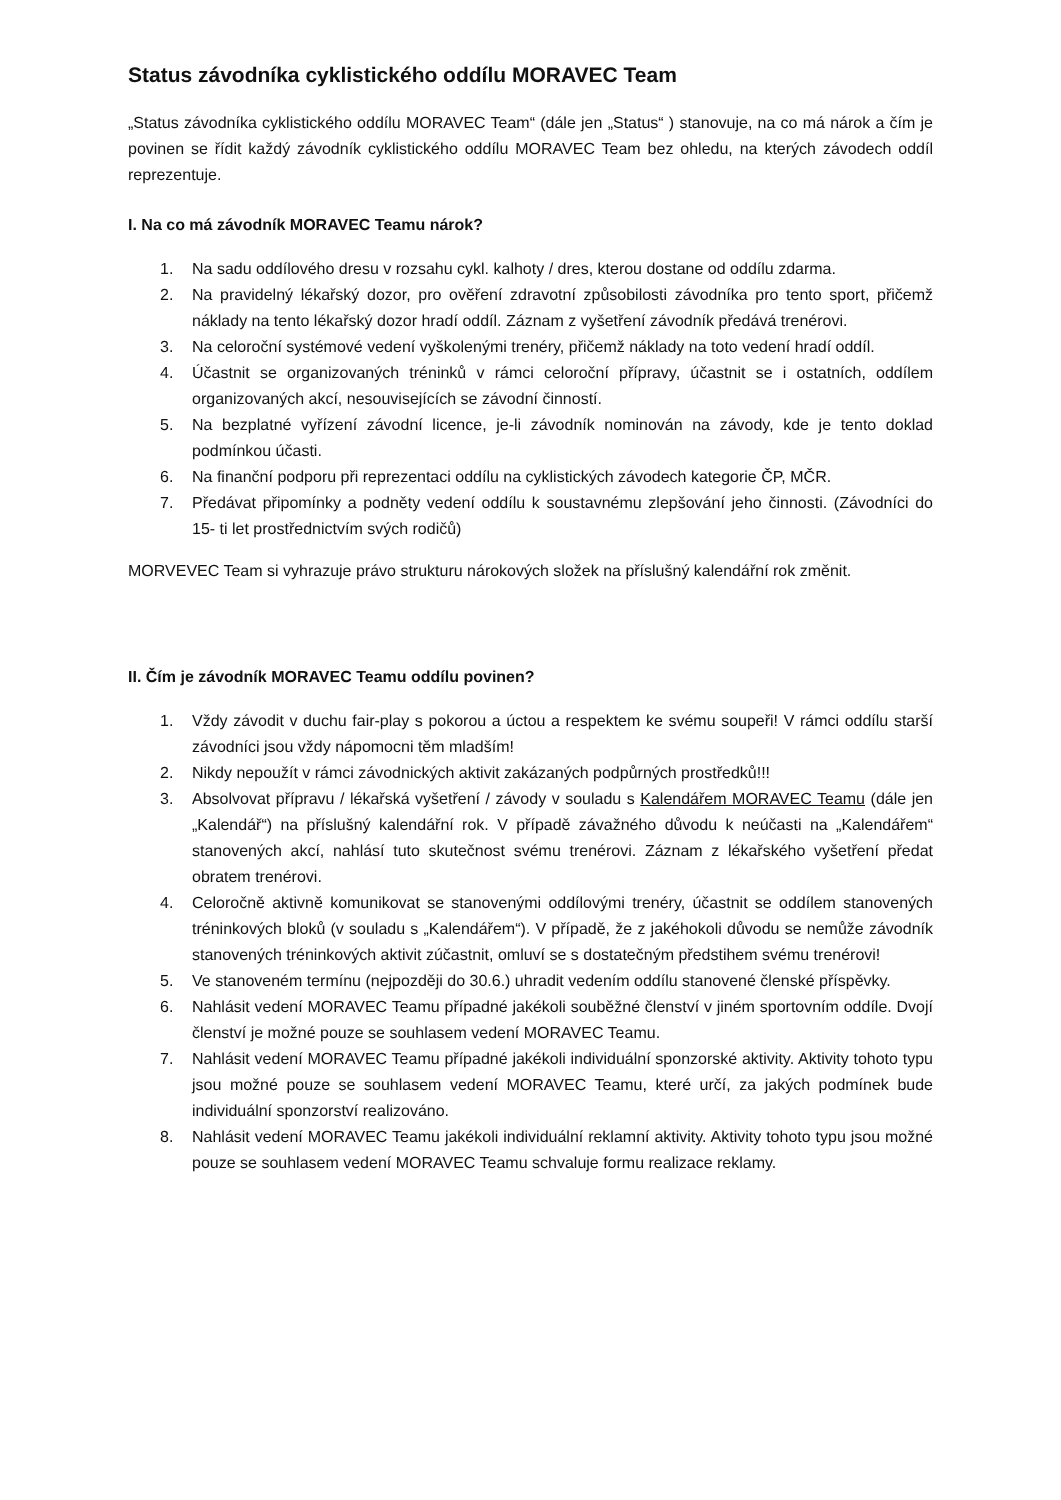Status závodníka cyklistického oddílu MORAVEC Team
„Status závodníka cyklistického oddílu MORAVEC Team“ (dále jen „Status“ ) stanovuje, na co má nárok a čím je povinen se řídit každý závodník cyklistického oddílu MORAVEC Team bez ohledu, na kterých závodech oddíl reprezentuje.
I. Na co má závodník MORAVEC Teamu nárok?
1. Na sadu oddílového dresu v rozsahu cykl. kalhoty / dres, kterou dostane od oddílu zdarma.
2. Na pravidelný lékařský dozor, pro ověření zdravotní způsobilosti závodníka pro tento sport, přičemž náklady na tento lékařský dozor hradí oddíl. Záznam z vyšetření závodník předává trenérovi.
3. Na celoroční systémové vedení vyškolenými trenéry, přičemž náklady na toto vedení hradí oddíl.
4. Účastnit se organizovaných tréninků v rámci celoroční přípravy, účastnit se i ostatních, oddílem organizovaných akcí, nesouvisejících se závodní činností.
5. Na bezplatné vyřízení závodní licence, je-li závodník nominován na závody, kde je tento doklad podmínkou účasti.
6. Na finanční podporu při reprezentaci oddílu na cyklistických závodech kategorie ČP, MČR.
7. Předávat připomínky a podněty vedení oddílu k soustavnému zlepšování jeho činnosti. (Závodníci do 15- ti let prostřednictvím svých rodičů)
MORVEVEC Team si vyhrazuje právo strukturu nárokových složek na příslušný kalendářní rok změnit.
II. Čím je závodník MORAVEC Teamu oddílu povinen?
1. Vždy závodit v duchu fair-play s pokorou a úctou a respektem ke svému soupeři! V rámci oddílu starší závodníci jsou vždy nápomocni těm mladším!
2. Nikdy nepoužít v rámci závodnických aktivit zakázaných podpůrných prostředků!!!
3. Absolvovat přípravu / lékařská vyšetření / závody v souladu s Kalendářem MORAVEC Teamu (dále jen „Kalendář“) na příslušný kalendářní rok. V případě závažného důvodu k neúčasti na „Kalendářem“ stanovených akcí, nahlásí tuto skutečnost svému trenérovi. Záznam z lékařského vyšetření předat obratem trenérovi.
4. Celoročně aktivně komunikovat se stanovenými oddílovými trenéry, účastnit se oddílem stanovených tréninkových bloků (v souladu s „Kalendářem“). V případě, že z jakéhokoli důvodu se nemůže závodník stanovených tréninkových aktivit zúčastnit, omluví se s dostatečným předstihem svému trenérovi!
5. Ve stanoveném termínu (nejpozději do 30.6.) uhradit vedením oddílu stanovené členské příspěvky.
6. Nahlásit vedení MORAVEC Teamu případné jakékoli souběžné členství v jiném sportovním oddíle. Dvojí členství je možné pouze se souhlasem vedení MORAVEC Teamu.
7. Nahlásit vedení MORAVEC Teamu případné jakékoli individuální sponzorské aktivity. Aktivity tohoto typu jsou možné pouze se souhlasem vedení MORAVEC Teamu, které určí, za jakých podmínek bude individuální sponzorství realizováno.
8. Nahlásit vedení MORAVEC Teamu jakékoli individuální reklamní aktivity. Aktivity tohoto typu jsou možné pouze se souhlasem vedení MORAVEC Teamu schvaluje formu realizace reklamy.